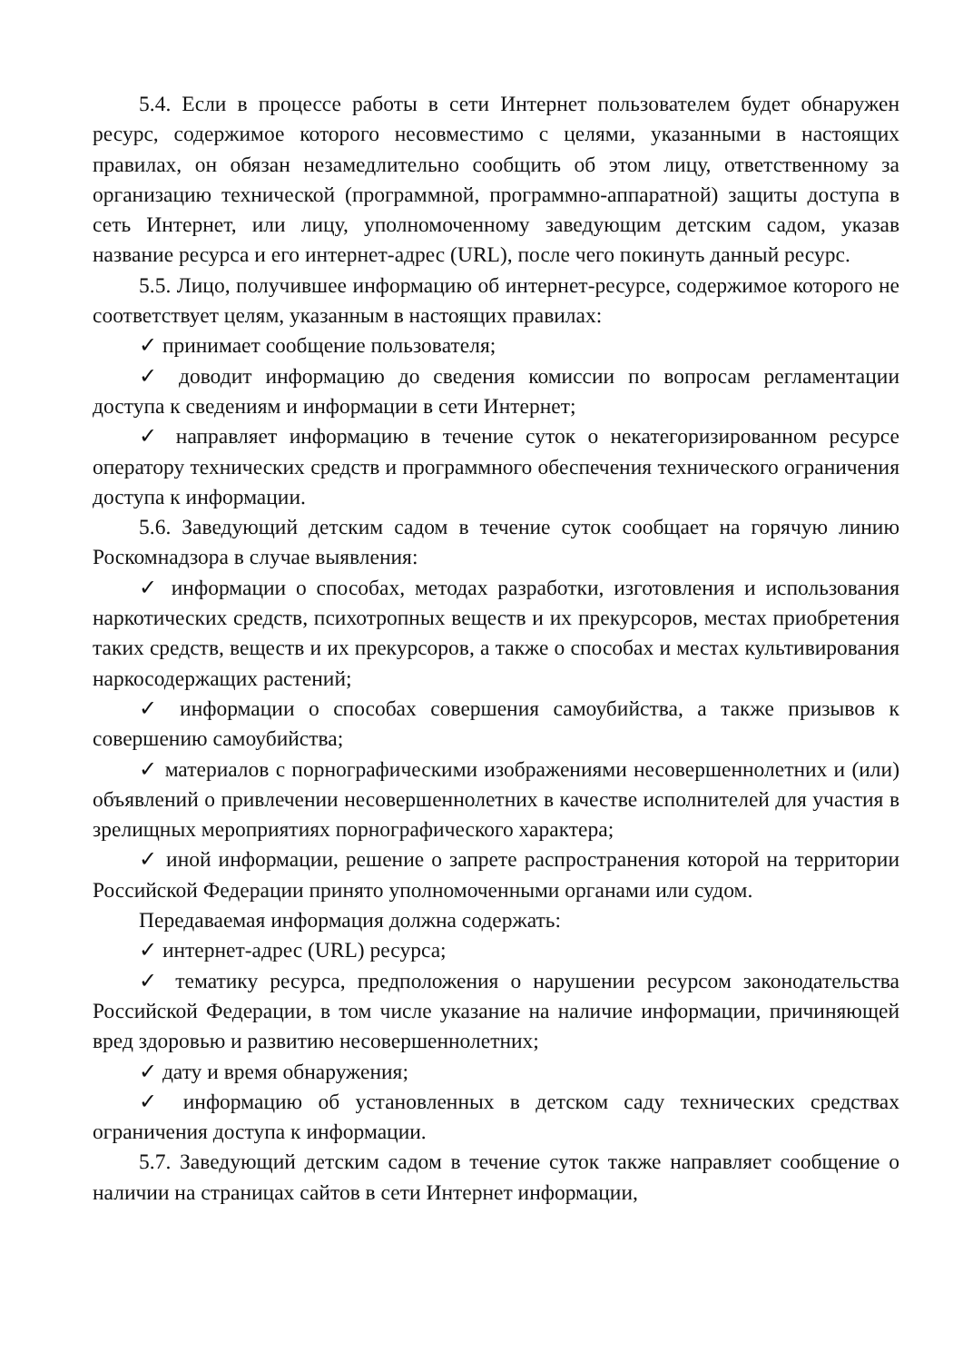5.4. Если в процессе работы в сети Интернет пользователем будет обнаружен ресурс, содержимое которого несовместимо с целями, указанными в настоящих правилах, он обязан незамедлительно сообщить об этом лицу, ответственному за организацию технической (программной, программно-аппаратной) защиты доступа в сеть Интернет, или лицу, уполномоченному заведующим детским садом, указав название ресурса и его интернет-адрес (URL), после чего покинуть данный ресурс.
5.5. Лицо, получившее информацию об интернет-ресурсе, содержимое которого не соответствует целям, указанным в настоящих правилах:
✓ принимает сообщение пользователя;
✓ доводит информацию до сведения комиссии по вопросам регламентации доступа к сведениям и информации в сети Интернет;
✓ направляет информацию в течение суток о некатегоризированном ресурсе оператору технических средств и программного обеспечения технического ограничения доступа к информации.
5.6. Заведующий детским садом в течение суток сообщает на горячую линию Роскомнадзора в случае выявления:
✓ информации о способах, методах разработки, изготовления и использования наркотических средств, психотропных веществ и их прекурсоров, местах приобретения таких средств, веществ и их прекурсоров, а также о способах и местах культивирования наркосодержащих растений;
✓ информации о способах совершения самоубийства, а также призывов к совершению самоубийства;
✓ материалов с порнографическими изображениями несовершеннолетних и (или) объявлений о привлечении несовершеннолетних в качестве исполнителей для участия в зрелищных мероприятиях порнографического характера;
✓ иной информации, решение о запрете распространения которой на территории Российской Федерации принято уполномоченными органами или судом.
Передаваемая информация должна содержать:
✓ интернет-адрес (URL) ресурса;
✓ тематику ресурса, предположения о нарушении ресурсом законодательства Российской Федерации, в том числе указание на наличие информации, причиняющей вред здоровью и развитию несовершеннолетних;
✓ дату и время обнаружения;
✓ информацию об установленных в детском саду технических средствах ограничения доступа к информации.
5.7. Заведующий детским садом в течение суток также направляет сообщение о наличии на страницах сайтов в сети Интернет информации,